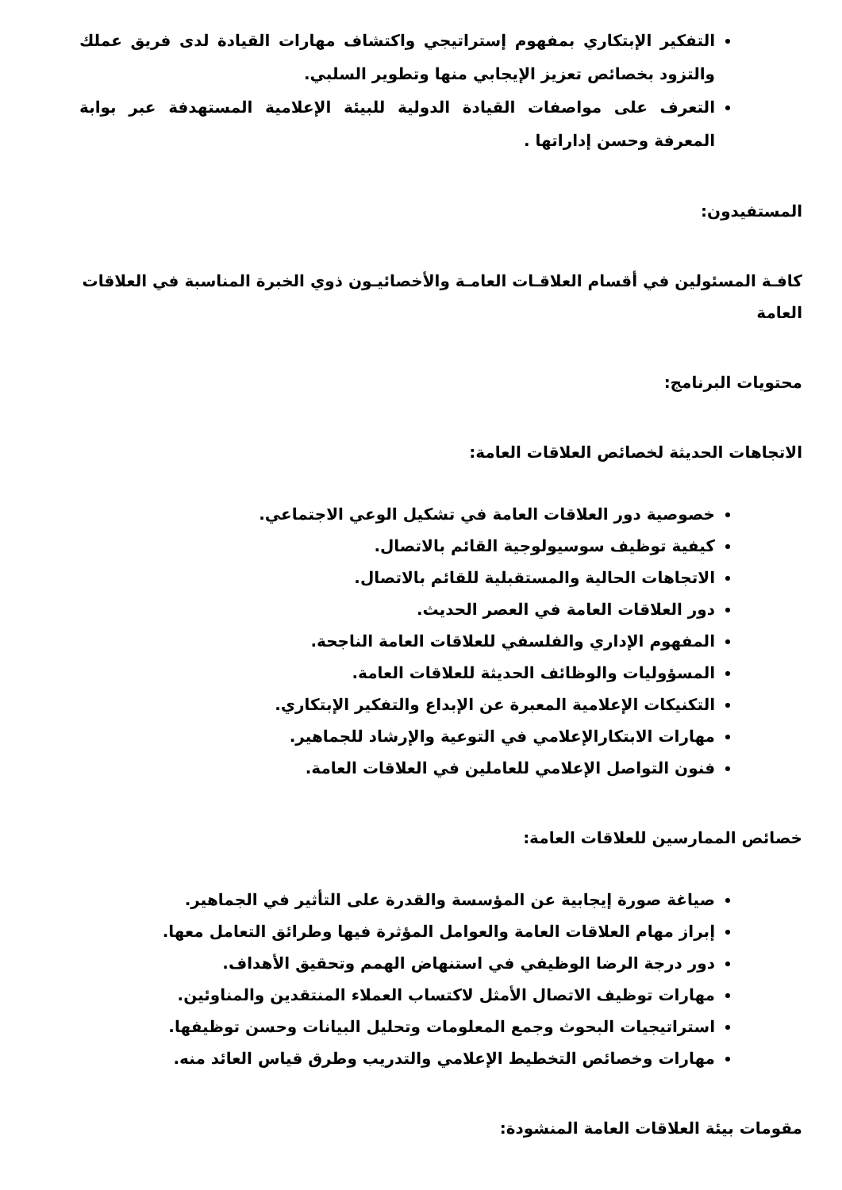التفكير الإبتكاري بمفهوم إستراتيجي واكتشاف مهارات القيادة لدى فريق عملك والتزود بخصائص تعزيز الإيجابي منها وتطوير السلبي.
التعرف على مواصفات القيادة الدولية للبيئة الإعلامية المستهدفة عبر بوابة المعرفة وحسن إداراتها .
المستفيدون:
كافـة المسئولين في أقسام العلاقـات العامـة والأخصائيـون ذوي الخبرة المناسبة في العلاقات العامة
محتويات البرنامج:
الاتجاهات الحديثة لخصائص العلاقات العامة:
خصوصية دور العلاقات العامة في تشكيل الوعي الاجتماعي.
كيفية توظيف سوسيولوجية القائم بالاتصال.
الاتجاهات الحالية والمستقبلية للقائم بالاتصال.
دور العلاقات العامة في العصر الحديث.
المفهوم الإداري والفلسفي للعلاقات العامة الناجحة.
المسؤوليات والوظائف الحديثة للعلاقات العامة.
التكنيكات الإعلامية المعبرة عن الإبداع والتفكير الإبتكاري.
مهارات الابتكارالإعلامي في التوعية والإرشاد للجماهير.
فنون التواصل الإعلامي للعاملين في العلاقات العامة.
خصائص الممارسين للعلاقات العامة:
صياغة صورة إيجابية عن المؤسسة والقدرة على التأثير في الجماهير.
إبراز مهام العلاقات العامة والعوامل المؤثرة فيها وطرائق التعامل معها.
دور درجة الرضا الوظيفي في استنهاض الهمم وتحقيق الأهداف.
مهارات توظيف الاتصال الأمثل لاكتساب العملاء المنتقدين والمناوئين.
استراتيجيات البحوث وجمع المعلومات وتحليل البيانات وحسن توظيفها.
مهارات وخصائص التخطيط الإعلامي والتدريب وطرق قياس العائد منه.
مقومات بيئة العلاقات العامة المنشودة: